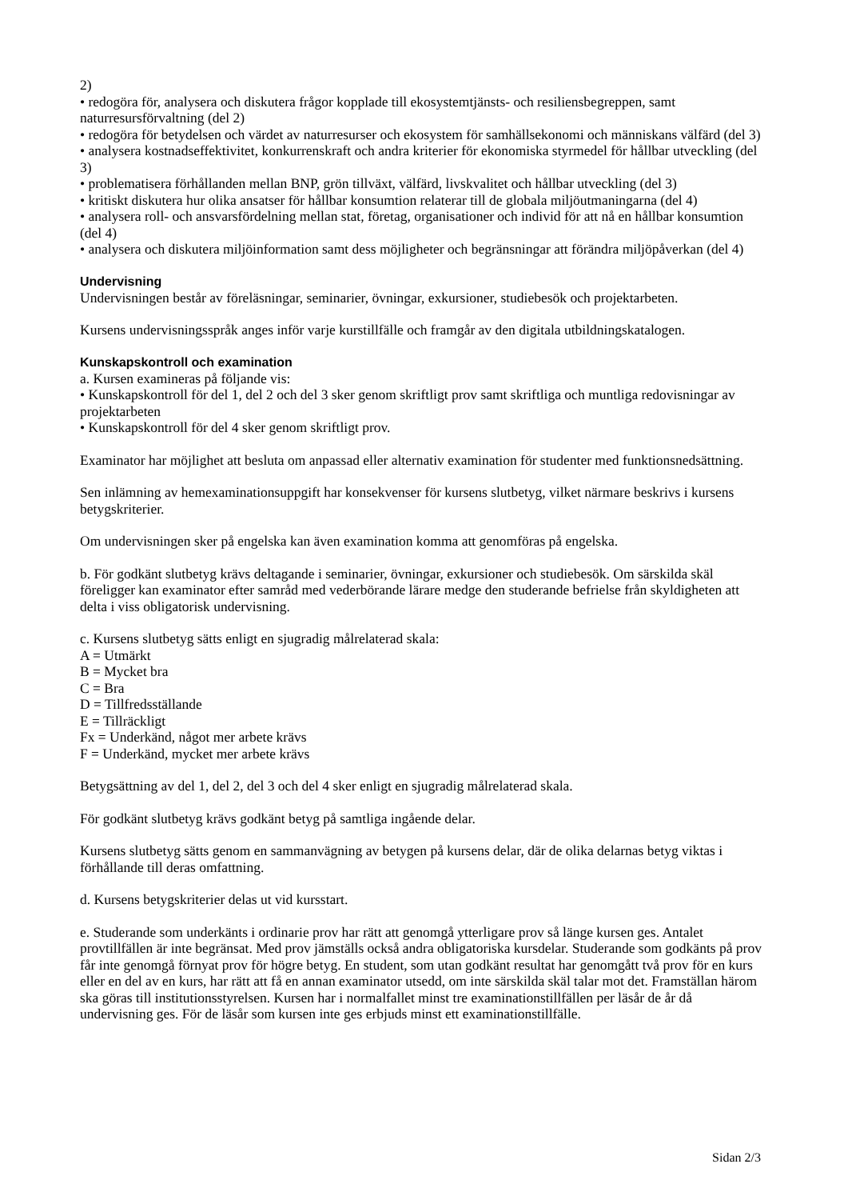2)
• redogöra för, analysera och diskutera frågor kopplade till ekosystemtjänsts- och resiliensbegreppen, samt naturresursförvaltning (del 2)
• redogöra för betydelsen och värdet av naturresurser och ekosystem för samhällsekonomi och människans välfärd (del 3)
• analysera kostnadseffektivitet, konkurrenskraft och andra kriterier för ekonomiska styrmedel för hållbar utveckling (del 3)
• problematisera förhållanden mellan BNP, grön tillväxt, välfärd, livskvalitet och hållbar utveckling (del 3)
• kritiskt diskutera hur olika ansatser för hållbar konsumtion relaterar till de globala miljöutmaningarna (del 4)
• analysera roll- och ansvarsfördelning mellan stat, företag, organisationer och individ för att nå en hållbar konsumtion (del 4)
• analysera och diskutera miljöinformation samt dess möjligheter och begränsningar att förändra miljöpåverkan (del 4)
Undervisning
Undervisningen består av föreläsningar, seminarier, övningar, exkursioner, studiebesök och projektarbeten.
Kursens undervisningsspråk anges inför varje kurstillfälle och framgår av den digitala utbildningskatalogen.
Kunskapskontroll och examination
a. Kursen examineras på följande vis:
• Kunskapskontroll för del 1, del 2 och del 3 sker genom skriftligt prov samt skriftliga och muntliga redovisningar av projektarbeten
• Kunskapskontroll för del 4 sker genom skriftligt prov.
Examinator har möjlighet att besluta om anpassad eller alternativ examination för studenter med funktionsnedsättning.
Sen inlämning av hemexaminationsuppgift har konsekvenser för kursens slutbetyg, vilket närmare beskrivs i kursens betygskriterier.
Om undervisningen sker på engelska kan även examination komma att genomföras på engelska.
b. För godkänt slutbetyg krävs deltagande i seminarier, övningar, exkursioner och studiebesök. Om särskilda skäl föreligger kan examinator efter samråd med vederbörande lärare medge den studerande befrielse från skyldigheten att delta i viss obligatorisk undervisning.
c. Kursens slutbetyg sätts enligt en sjugradig målrelaterad skala:
A = Utmärkt
B = Mycket bra
C = Bra
D = Tillfredsställande
E = Tillräckligt
Fx = Underkänd, något mer arbete krävs
F = Underkänd, mycket mer arbete krävs
Betygsättning av del 1, del 2, del 3 och del 4 sker enligt en sjugradig målrelaterad skala.
För godkänt slutbetyg krävs godkänt betyg på samtliga ingående delar.
Kursens slutbetyg sätts genom en sammanvägning av betygen på kursens delar, där de olika delarnas betyg viktas i förhållande till deras omfattning.
d. Kursens betygskriterier delas ut vid kursstart.
e. Studerande som underkänts i ordinarie prov har rätt att genomgå ytterligare prov så länge kursen ges. Antalet provtillfällen är inte begränsat. Med prov jämställs också andra obligatoriska kursdelar. Studerande som godkänts på prov får inte genomgå förnyat prov för högre betyg. En student, som utan godkänt resultat har genomgått två prov för en kurs eller en del av en kurs, har rätt att få en annan examinator utsedd, om inte särskilda skäl talar mot det. Framställan härom ska göras till institutionsstyrelsen. Kursen har i normalfallet minst tre examinationstillfällen per läsår de år då undervisning ges. För de läsår som kursen inte ges erbjuds minst ett examinationstillfälle.
Sidan 2/3